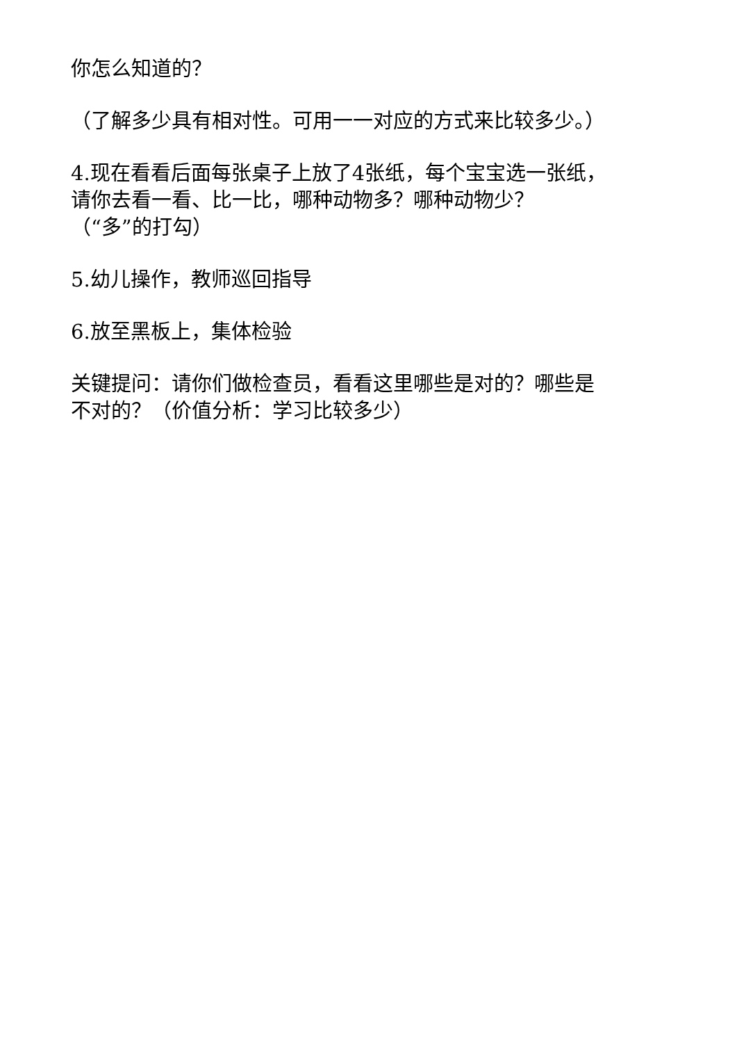你怎么知道的？
（了解多少具有相对性。可用一一对应的方式来比较多少。）
4.现在看看后面每张桌子上放了4张纸，每个宝宝选一张纸，
请你去看一看、比一比，哪种动物多？哪种动物少？
（“多”的打勾）
5.幼儿操作，教师巡回指导
6.放至黑板上，集体检验
关键提问：请你们做检查员，看看这里哪些是对的？哪些是
不对的？（价值分析：学习比较多少）